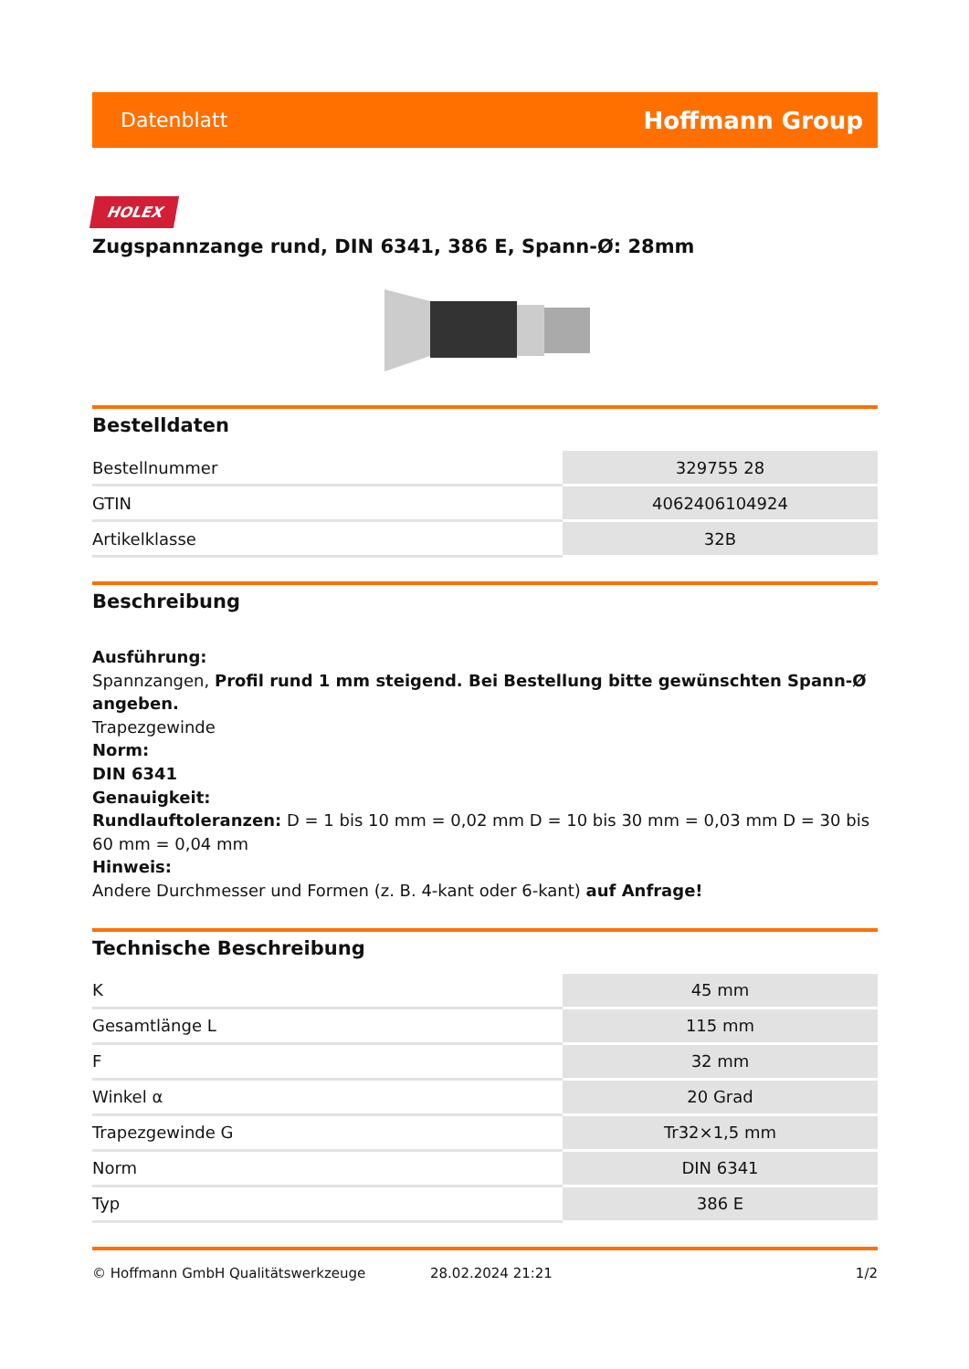Datenblatt Hoffmann Group
HOLEX
Zugspannzange rund, DIN 6341, 386 E, Spann-Ø: 28mm
Bestelldaten
| Bestellnummer | 329755 28 |
| GTIN | 4062406104924 |
| Artikelklasse | 32B |
Beschreibung
Ausführung:
Spannzangen, Profil rund 1 mm steigend. Bei Bestellung bitte gewünschten Spann-Ø angeben.
Trapezgewinde
Norm:
DIN 6341
Genauigkeit:
Rundlauftoleranzen: D = 1 bis 10 mm = 0,02 mm D = 10 bis 30 mm = 0,03 mm D = 30 bis 60 mm = 0,04 mm
Hinweis:
Andere Durchmesser und Formen (z. B. 4-kant oder 6-kant) auf Anfrage!
Technische Beschreibung
| K | 45 mm |
| Gesamtlänge L | 115 mm |
| F | 32 mm |
| Winkel α | 20 Grad |
| Trapezgewinde G | Tr32×1,5 mm |
| Norm | DIN 6341 |
| Typ | 386 E |
© Hoffmann GmbH Qualitätswerkzeuge 28.02.2024 21:21 1/2